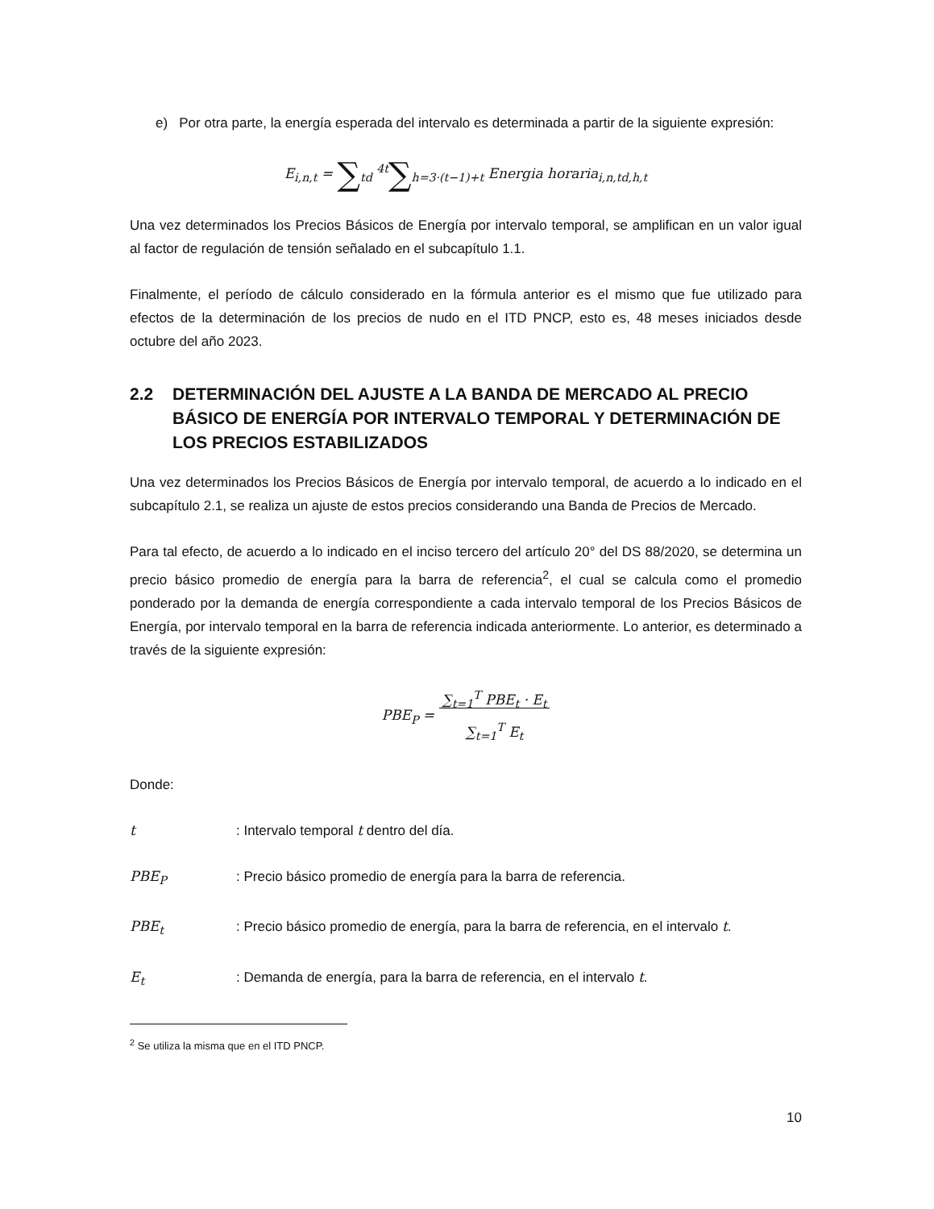e) Por otra parte, la energía esperada del intervalo es determinada a partir de la siguiente expresión:
E<sub>i,n,t</sub> = ∑<sub>td</sub> <sup>4t</sup>∑<sub>h=3·(t−1)+t</sub> Energia horaria<sub>i,n,td,h,t</sub>
Una vez determinados los Precios Básicos de Energía por intervalo temporal, se amplifican en un valor igual al factor de regulación de tensión señalado en el subcapítulo 1.1.
Finalmente, el período de cálculo considerado en la fórmula anterior es el mismo que fue utilizado para efectos de la determinación de los precios de nudo en el ITD PNCP, esto es, 48 meses iniciados desde octubre del año 2023.
2.2 DETERMINACIÓN DEL AJUSTE A LA BANDA DE MERCADO AL PRECIO BÁSICO DE ENERGÍA POR INTERVALO TEMPORAL Y DETERMINACIÓN DE LOS PRECIOS ESTABILIZADOS
Una vez determinados los Precios Básicos de Energía por intervalo temporal, de acuerdo a lo indicado en el subcapítulo 2.1, se realiza un ajuste de estos precios considerando una Banda de Precios de Mercado.
Para tal efecto, de acuerdo a lo indicado en el inciso tercero del artículo 20° del DS 88/2020, se determina un precio básico promedio de energía para la barra de referencia<sup>2</sup>, el cual se calcula como el promedio ponderado por la demanda de energía correspondiente a cada intervalo temporal de los Precios Básicos de Energía, por intervalo temporal en la barra de referencia indicada anteriormente. Lo anterior, es determinado a través de la siguiente expresión:
PBE<sub>P</sub> = ∑<sub>t=1</sub><sup>T</sup> PBE<sub>t</sub> · E<sub>t</sub>
∑<sub>t=1</sub><sup>T</sup> E<sub>t</sub>
Donde:
t: Intervalo temporal t dentro del día.
PBE<sub>P</sub>: Precio básico promedio de energía para la barra de referencia.
PBE<sub>t</sub>: Precio básico promedio de energía, para la barra de referencia, en el intervalo t.
E<sub>t</sub>: Demanda de energía, para la barra de referencia, en el intervalo t.
<sup>2</sup> Se utiliza la misma que en el ITD PNCP.
10